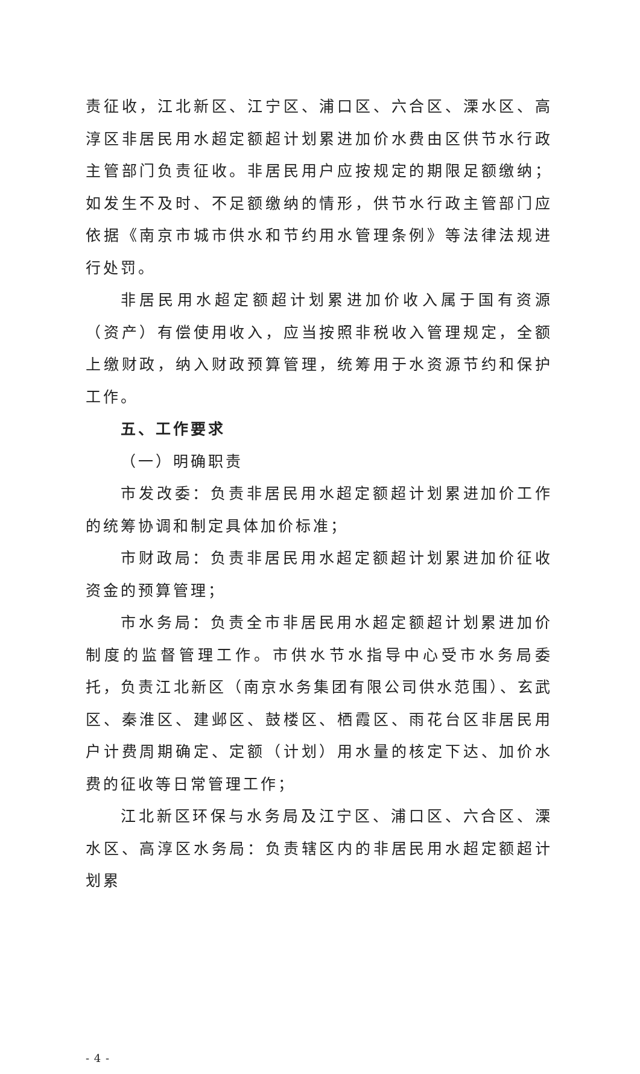责征收，江北新区、江宁区、浦口区、六合区、溧水区、高淳区非居民用水超定额超计划累进加价水费由区供节水行政主管部门负责征收。非居民用户应按规定的期限足额缴纳；如发生不及时、不足额缴纳的情形，供节水行政主管部门应依据《南京市城市供水和节约用水管理条例》等法律法规进行处罚。
非居民用水超定额超计划累进加价收入属于国有资源（资产）有偿使用收入，应当按照非税收入管理规定，全额上缴财政，纳入财政预算管理，统筹用于水资源节约和保护工作。
五、工作要求
（一）明确职责
市发改委：负责非居民用水超定额超计划累进加价工作的统筹协调和制定具体加价标准；
市财政局：负责非居民用水超定额超计划累进加价征收资金的预算管理；
市水务局：负责全市非居民用水超定额超计划累进加价制度的监督管理工作。市供水节水指导中心受市水务局委托，负责江北新区（南京水务集团有限公司供水范围）、玄武区、秦淮区、建邺区、鼓楼区、栖霞区、雨花台区非居民用户计费周期确定、定额（计划）用水量的核定下达、加价水费的征收等日常管理工作；
江北新区环保与水务局及江宁区、浦口区、六合区、溧水区、高淳区水务局：负责辖区内的非居民用水超定额超计划累
- 4 -